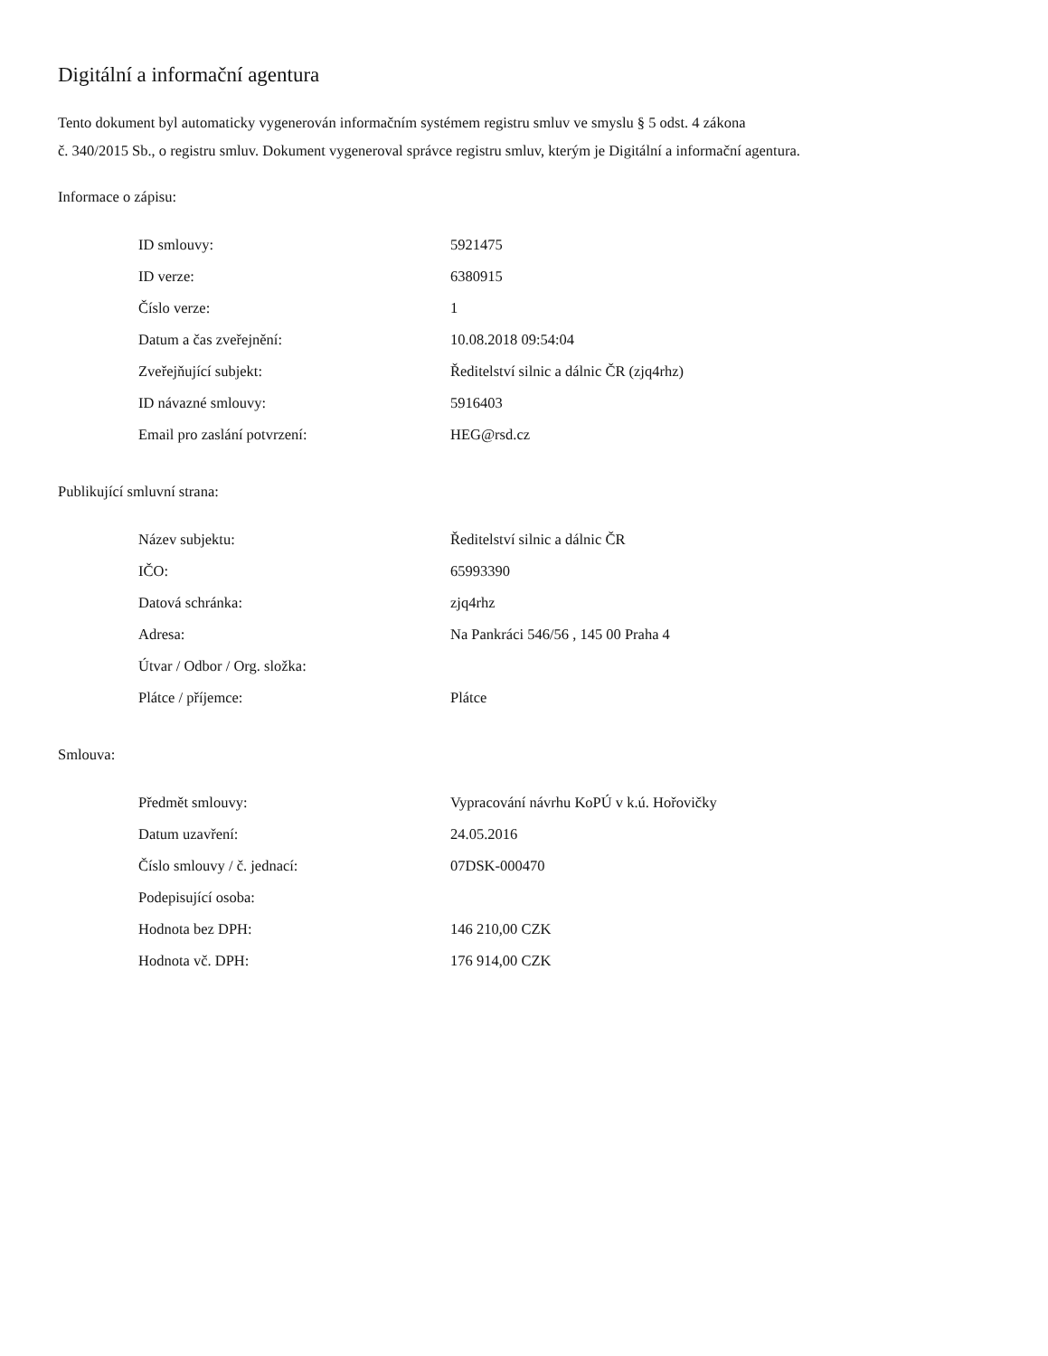Digitální a informační agentura
Tento dokument byl automaticky vygenerován informačním systémem registru smluv ve smyslu § 5 odst. 4 zákona
č. 340/2015 Sb., o registru smluv. Dokument vygeneroval správce registru smluv, kterým je Digitální a informační agentura.
Informace o zápisu:
| ID smlouvy: | 5921475 |
| ID verze: | 6380915 |
| Číslo verze: | 1 |
| Datum a čas zveřejnění: | 10.08.2018 09:54:04 |
| Zveřejňující subjekt: | Ředitelství silnic a dálnic ČR (zjq4rhz) |
| ID návazné smlouvy: | 5916403 |
| Email pro zaslání potvrzení: | HEG@rsd.cz |
Publikující smluvní strana:
| Název subjektu: | Ředitelství silnic a dálnic ČR |
| IČO: | 65993390 |
| Datová schránka: | zjq4rhz |
| Adresa: | Na Pankráci 546/56 , 145 00 Praha 4 |
| Útvar / Odbor / Org. složka: | |
| Plátce / příjemce: | Plátce |
Smlouva:
| Předmět smlouvy: | Vypracování návrhu KoPÚ v k.ú. Hořovičky |
| Datum uzavření: | 24.05.2016 |
| Číslo smlouvy / č. jednací: | 07DSK-000470 |
| Podepisující osoba: | |
| Hodnota bez DPH: | 146 210,00 CZK |
| Hodnota vč. DPH: | 176 914,00 CZK |